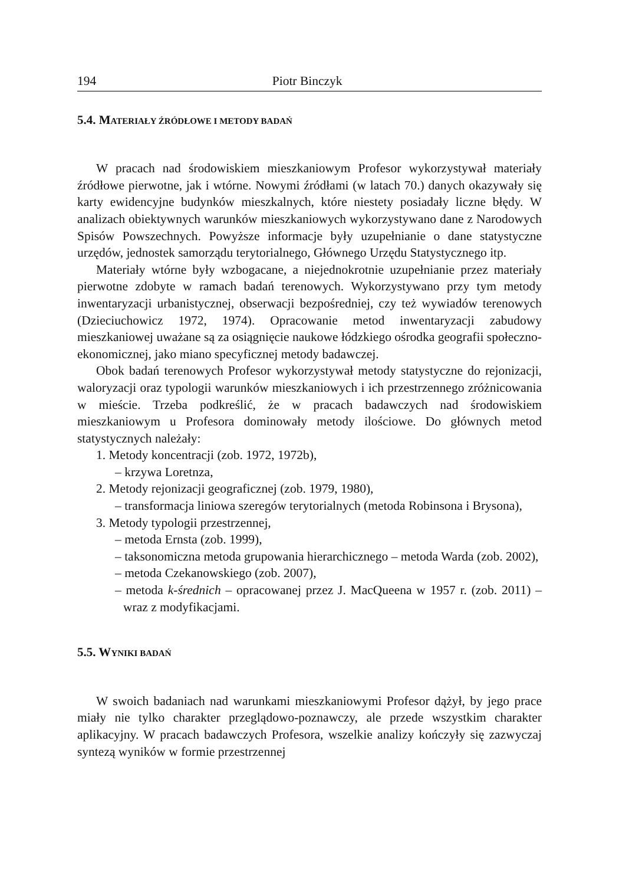194 Piotr Binczyk
5.4. MATERIAŁY ŹRÓDŁOWE I METODY BADAŃ
W pracach nad środowiskiem mieszkaniowym Profesor wykorzystywał materiały źródłowe pierwotne, jak i wtórne. Nowymi źródłami (w latach 70.) danych okazywały się karty ewidencyjne budynków mieszkalnych, które niestety posiadały liczne błędy. W analizach obiektywnych warunków mieszkaniowych wykorzystywano dane z Narodowych Spisów Powszechnych. Powyższe informacje były uzupełnianie o dane statystyczne urzędów, jednostek samorządu terytorialnego, Głównego Urzędu Statystycznego itp.
Materiały wtórne były wzbogacane, a niejednokrotnie uzupełnianie przez materiały pierwotne zdobyte w ramach badań terenowych. Wykorzystywano przy tym metody inwentaryzacji urbanistycznej, obserwacji bezpośredniej, czy też wywiadów terenowych (Dzieciuchowicz 1972, 1974). Opracowanie metod inwentaryzacji zabudowy mieszkaniowej uważane są za osiągnięcie naukowe łódzkiego ośrodka geografii społeczno-ekonomicznej, jako miano specyficznej metody badawczej.
Obok badań terenowych Profesor wykorzystywał metody statystyczne do rejonizacji, waloryzacji oraz typologii warunków mieszkaniowych i ich przestrzennego zróżnicowania w mieście. Trzeba podkreślić, że w pracach badawczych nad środowiskiem mieszkaniowym u Profesora dominowały metody ilościowe. Do głównych metod statystycznych należały:
1. Metody koncentracji (zob. 1972, 1972b),
– krzywa Loretnza,
2. Metody rejonizacji geograficznej (zob. 1979, 1980),
– transformacja liniowa szeregów terytorialnych (metoda Robinsona i Brysona),
3. Metody typologii przestrzennej,
– metoda Ernsta (zob. 1999),
– taksonomiczna metoda grupowania hierarchicznego – metoda Warda (zob. 2002),
– metoda Czekanowskiego (zob. 2007),
– metoda k-średnich – opracowanej przez J. MacQueena w 1957 r. (zob. 2011) – wraz z modyfikacjami.
5.5. WYNIKI BADAŃ
W swoich badaniach nad warunkami mieszkaniowymi Profesor dążył, by jego prace miały nie tylko charakter przeglądowo-poznawczy, ale przede wszystkim charakter aplikacyjny. W pracach badawczych Profesora, wszelkie analizy kończyły się zazwyczaj syntezą wyników w formie przestrzennej